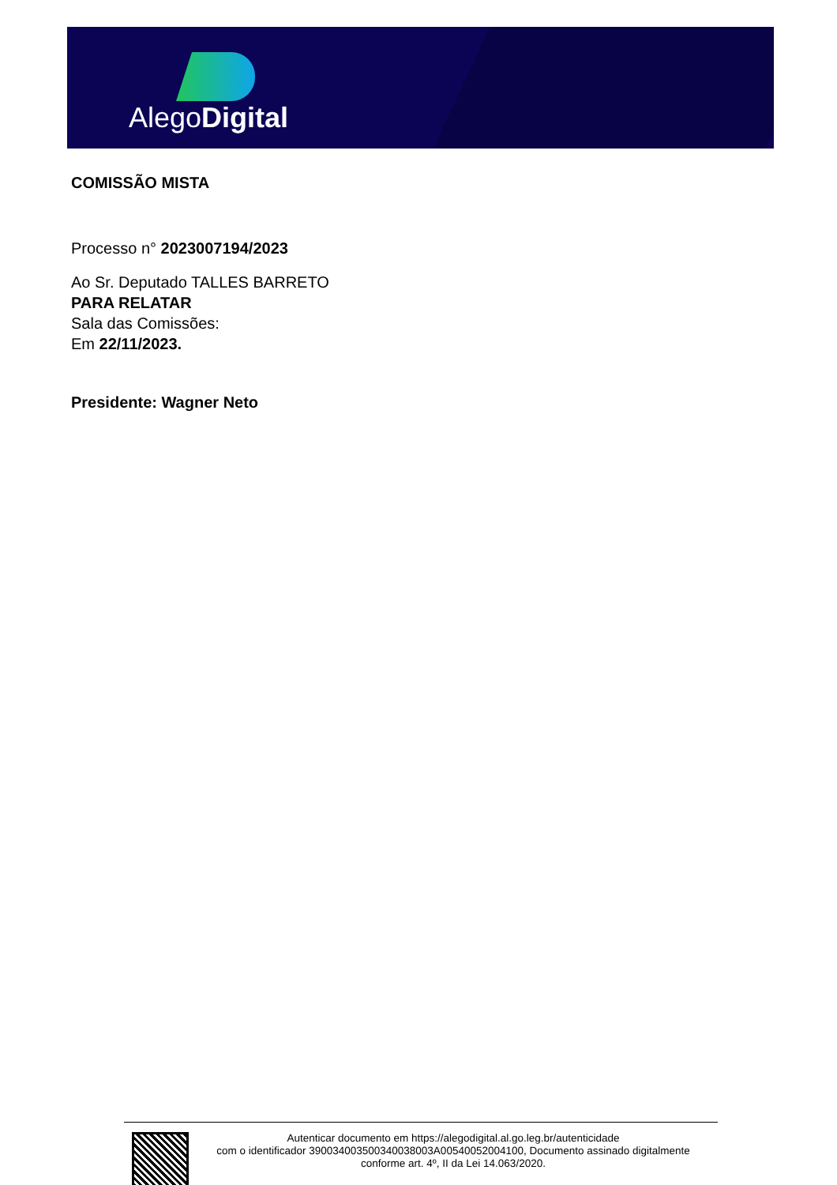AlegoDigital
COMISSÃO MISTA
Processo n° 2023007194/2023
Ao Sr. Deputado TALLES BARRETO
PARA RELATAR
Sala das Comissões:
Em 22/11/2023.
Presidente: Wagner Neto
Autenticar documento em https://alegodigital.al.go.leg.br/autenticidade
com o identificador 390034003500340038003A00540052004100, Documento assinado digitalmente
conforme art. 4º, II da Lei 14.063/2020.